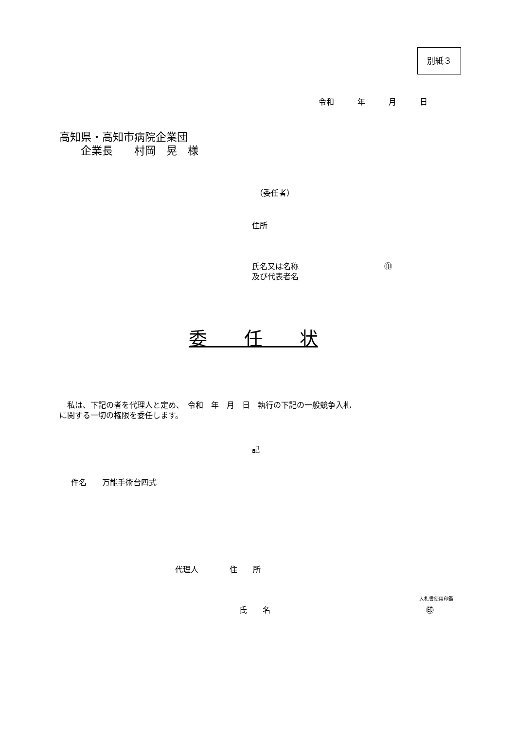別紙３
令和　　　年　　　月　　　日
高知県・高知市病院企業団 　　企業長　　村岡　晃　様
（委任者）
住所
氏名又は名称　　　　　　　　　　　㊞ 及び代表者名
委　　任　　状
　私は、下記の者を代理人と定め、　令和　年　月　日　執行の下記の一般競争入札 に関する一切の権限を委任します。
記
件名　　万能手術台四式
代理人　　　　住　　所
入札書使用印鑑
氏　　名　　　　　　　　　　　　　　　　　　　　㊞